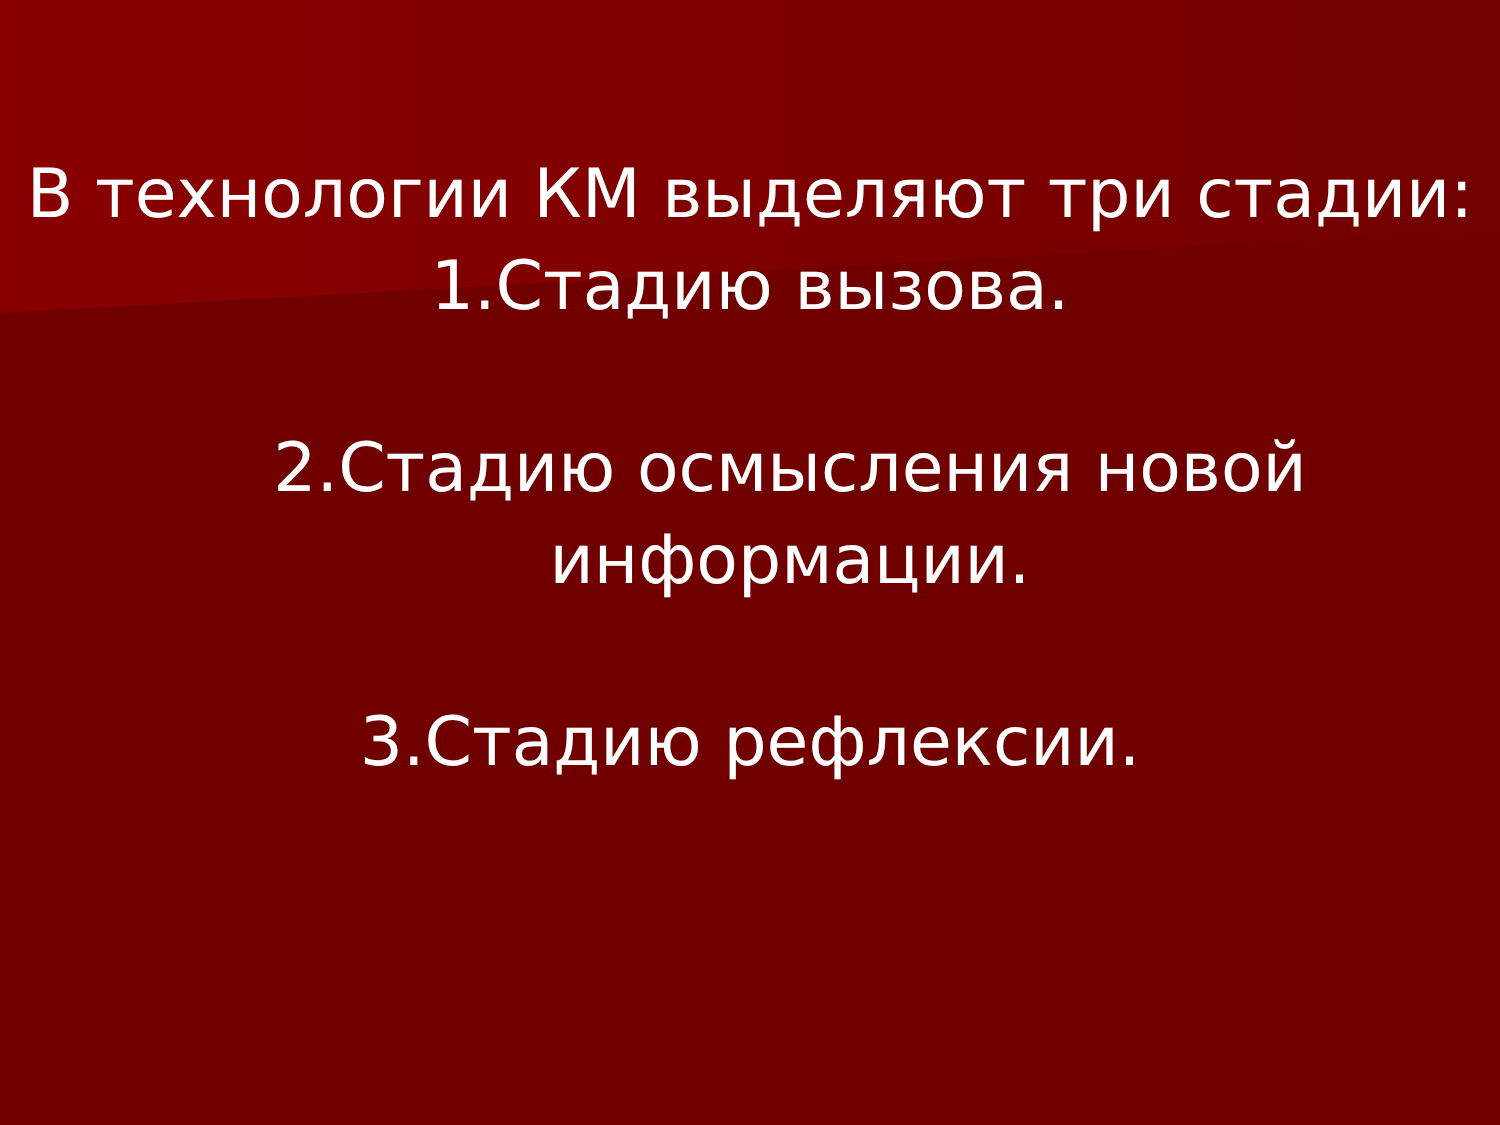В технологии КМ выделяют три стадии:
1.Стадию вызова.
2.Стадию осмысления новой информации.
3.Стадию рефлексии.